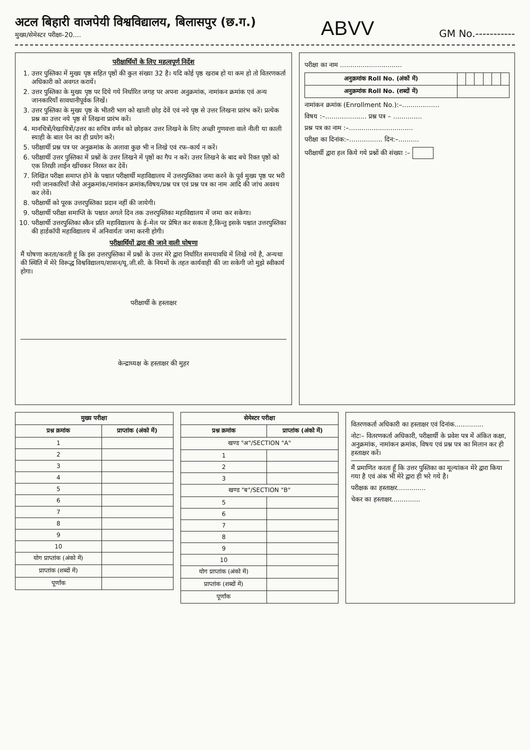अटल बिहारी वाजपेयी विश्वविद्यालय, बिलासपुर (छ.ग.)
मुख्य/सेमेस्टर परीक्षा–20....
ABVV
GM No.-----------
परीक्षार्थियों के लिए महत्वपूर्ण निर्देश
1. उत्तर पुस्तिका में मुख्य पृष्ठ सहित पृष्ठों की कुल संख्या 32 है। यदि कोई पृष्ठ खराब हो या कम हो तो वितरणकर्ता अधिकारी को अवगत करायें।
2. उत्तर पुस्तिका के मुख्य पृष्ठ पर दिये गये निर्धारित जगह पर अपना अनुक्रमांक, नामांकन क्रमांक एवं अन्य जानकारियाँ सावधानीपूर्वक लिखें।
3. उत्तर पुस्तिका के मुख्य पृष्ठ के भीतरी भाग को खाली छोड़ देवें एवं नये पृष्ठ से उत्तर लिखना प्रारंभ करें। प्रत्येक प्रश्न का उत्तर नये पृष्ठ से लिखना प्रारंभ करें।
4. मानचित्रों/रेखाचित्रों/उत्तर का सचित्र वर्णन को छोड़कर उत्तर लिखने के लिए अच्छी गुणवत्ता वाले नीली या काली स्याही के बाल पेन का ही प्रयोग करें।
5. परीक्षार्थी प्रश्न पत्र पर अनुक्रमांक के अलावा कुछ भी न लिखे एवं रफ–कार्य न करें।
6. परीक्षार्थी उत्तर पुस्तिका में प्रश्नों के उत्तर लिखने में पृष्ठों का गैप न करें। उत्तर लिखने के बाद बचे रिक्त पृष्ठों को एक तिरछी लाईन खींचकर निरस्त कर देवें।
7. लिखित परीक्षा समाप्त होने के पश्चात परीक्षार्थी महाविद्यालय में उत्तरपुस्तिका जमा करने के पूर्व मुख्य पृष्ठ पर भरी गयी जानकारियाँ जैसे अनुक्रमांक/नामांकन क्रमांक/विषय/प्रश्न पत्र एवं प्रश्न पत्र का नाम आदि की जांच अवश्य कर लेवें।
8. परीक्षार्थी को पूरक उत्तरपुस्तिका प्रदान नहीं की जायेगी।
9. परीक्षार्थी परीक्षा समाप्ति के पश्चात अगले दिन तक उत्तरपुस्तिका महाविद्यालय में जमा कर सकेगा।
10. परीक्षार्थी उत्तरपुस्तिका स्कैन प्रति महाविद्यालय के ई–मेल पर प्रेषित कर सकता है,किन्तु इसके पश्चात उत्तरपुस्तिका की हार्डकॉपी महाविद्यालय में अनिवार्यतः जमा करनी होगी।
परीक्षार्थियों द्वारा की जाने वाली घोषणा
मैं घोषणा करता/करती हूं कि इस उत्तरपुस्तिका में प्रश्नों के उत्तर मेरे द्वारा निर्धारित समयावधि में लिखे गये है, अन्यथा की स्थिति में मेरे विरूद्ध विश्वविद्यालय/शासन/यू.जी.सी. के नियमों के तहत कार्यवाही की जा सकेगी जो मुझे स्वीकार्य होगा।
परीक्षार्थी के हस्ताक्षर
केन्द्राध्यक्ष के हस्ताक्षर की मुहर
परीक्षा का नाम ..............................
| अनुक्रमांक Roll No. (अंकों में) | | | | | | |
| अनुक्रमांक Roll No. (शब्दों में) | | | | | | |
नामांकन क्रमांक (Enrollment No.):–..................
विषय :–.................... प्रश्न पत्र – ..............
प्रश्न पत्र का नाम :–...............................
परीक्षा का दिनांक:–................ दिन:–..........
परीक्षार्थी द्वारा हल किये गये प्रश्नों की संख्या :–
| मुख्य परीक्षा | |
| --- | --- |
| प्रश्न क्रमांक | प्राप्तांक (अंको में) |
| 1 | |
| 2 | |
| 3 | |
| 4 | |
| 5 | |
| 6 | |
| 7 | |
| 8 | |
| 9 | |
| 10 | |
| योग प्राप्तांक (अंको में) | |
| प्राप्तांक (शब्दों में) | |
| पूर्णांक | |
| सेमेस्टर परीक्षा | |
| --- | --- |
| प्रश्न क्रमांक | प्राप्तांक (अंको में) |
| खण्ड "अ"/SECTION "A" | |
| 1 | |
| 2 | |
| 3 | |
| खण्ड "ब"/SECTION "B" | |
| 5 | |
| 6 | |
| 7 | |
| 8 | |
| 9 | |
| 10 | |
| योग प्राप्तांक (अंको में) | |
| प्राप्तांक (शब्दों में) | |
| पूर्णांक | |
वितरणकर्ता अधिकारी का हस्ताक्षर एवं दिनांक..............
नोटः– वितरणकर्ता अधिकारी, परीक्षार्थी के प्रवेश पत्र में अंकित कक्षा, अनुक्रमांक, नामांकन क्रमांक, विषय एवं प्रश्न पत्र का मिलान कर ही हस्ताक्षर करें।
मैं प्रमाणित करता हूँ कि उत्तर पुस्तिका का मूल्यांकन मेरे द्वारा किया गया है एवं अंक भी मेरे द्वारा ही भरे गये है।
परीक्षक का हस्ताक्षर..............
चेकर का हस्ताक्षर..............